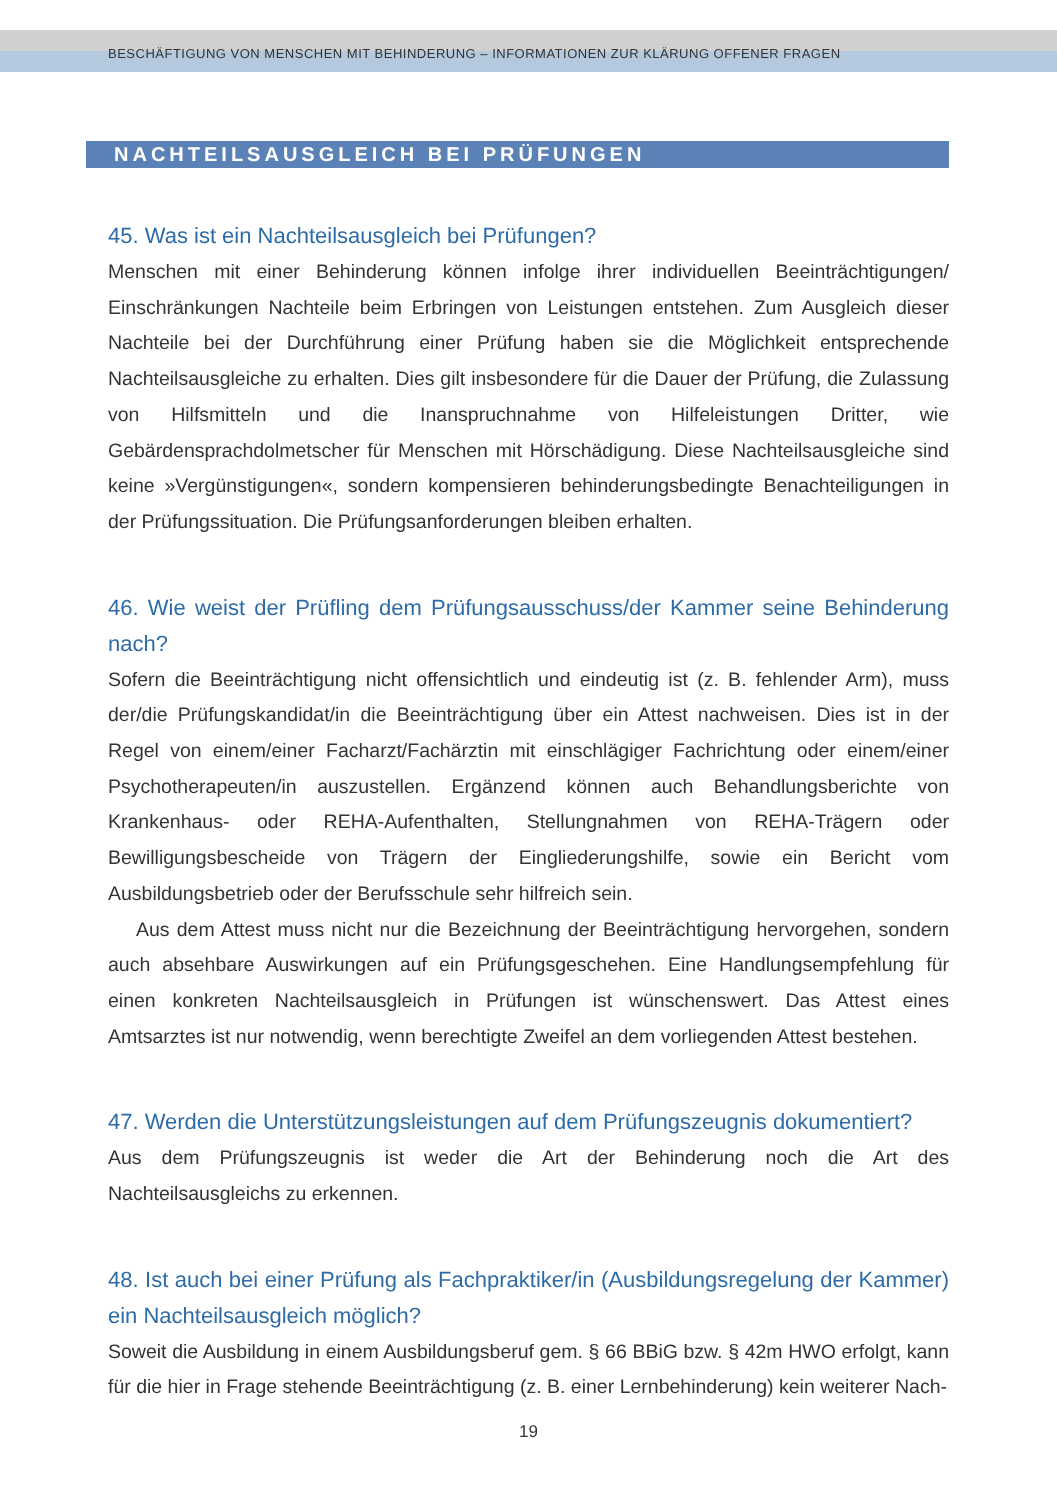BESCHÄFTIGUNG VON MENSCHEN MIT BEHINDERUNG – INFORMATIONEN ZUR KLÄRUNG OFFENER FRAGEN
NACHTEILSAUSGLEICH BEI PRÜFUNGEN
45. Was ist ein Nachteilsausgleich bei Prüfungen?
Menschen mit einer Behinderung können infolge ihrer individuellen Beeinträchtigungen/ Einschränkungen Nachteile beim Erbringen von Leistungen entstehen. Zum Ausgleich dieser Nachteile bei der Durchführung einer Prüfung haben sie die Möglichkeit entsprechende Nachteilsausgleiche zu erhalten. Dies gilt insbesondere für die Dauer der Prüfung, die Zulassung von Hilfsmitteln und die Inanspruchnahme von Hilfeleistungen Dritter, wie Gebärdensprachdolmetscher für Menschen mit Hörschädigung. Diese Nachteilsausgleiche sind keine »Vergünstigungen«, sondern kompensieren behinderungsbedingte Benachteiligungen in der Prüfungssituation. Die Prüfungsanforderungen bleiben erhalten.
46. Wie weist der Prüfling dem Prüfungsausschuss/der Kammer seine Behinderung nach?
Sofern die Beeinträchtigung nicht offensichtlich und eindeutig ist (z. B. fehlender Arm), muss der/die Prüfungskandidat/in die Beeinträchtigung über ein Attest nachweisen. Dies ist in der Regel von einem/einer Facharzt/Fachärztin mit einschlägiger Fachrichtung oder einem/einer Psychotherapeuten/in auszustellen. Ergänzend können auch Behandlungsberichte von Krankenhaus- oder REHA-Aufenthalten, Stellungnahmen von REHA-Trägern oder Bewilligungsbescheide von Trägern der Eingliederungshilfe, sowie ein Bericht vom Ausbildungsbetrieb oder der Berufsschule sehr hilfreich sein.
Aus dem Attest muss nicht nur die Bezeichnung der Beeinträchtigung hervorgehen, sondern auch absehbare Auswirkungen auf ein Prüfungsgeschehen. Eine Handlungsempfehlung für einen konkreten Nachteilsausgleich in Prüfungen ist wünschenswert. Das Attest eines Amtsarztes ist nur notwendig, wenn berechtigte Zweifel an dem vorliegenden Attest bestehen.
47. Werden die Unterstützungsleistungen auf dem Prüfungszeugnis dokumentiert?
Aus dem Prüfungszeugnis ist weder die Art der Behinderung noch die Art des Nachteilsausgleichs zu erkennen.
48. Ist auch bei einer Prüfung als Fachpraktiker/in (Ausbildungsregelung der Kammer) ein Nachteilsausgleich möglich?
Soweit die Ausbildung in einem Ausbildungsberuf gem. § 66 BBiG bzw. § 42m HWO erfolgt, kann für die hier in Frage stehende Beeinträchtigung (z. B. einer Lernbehinderung) kein weiterer Nach-
19